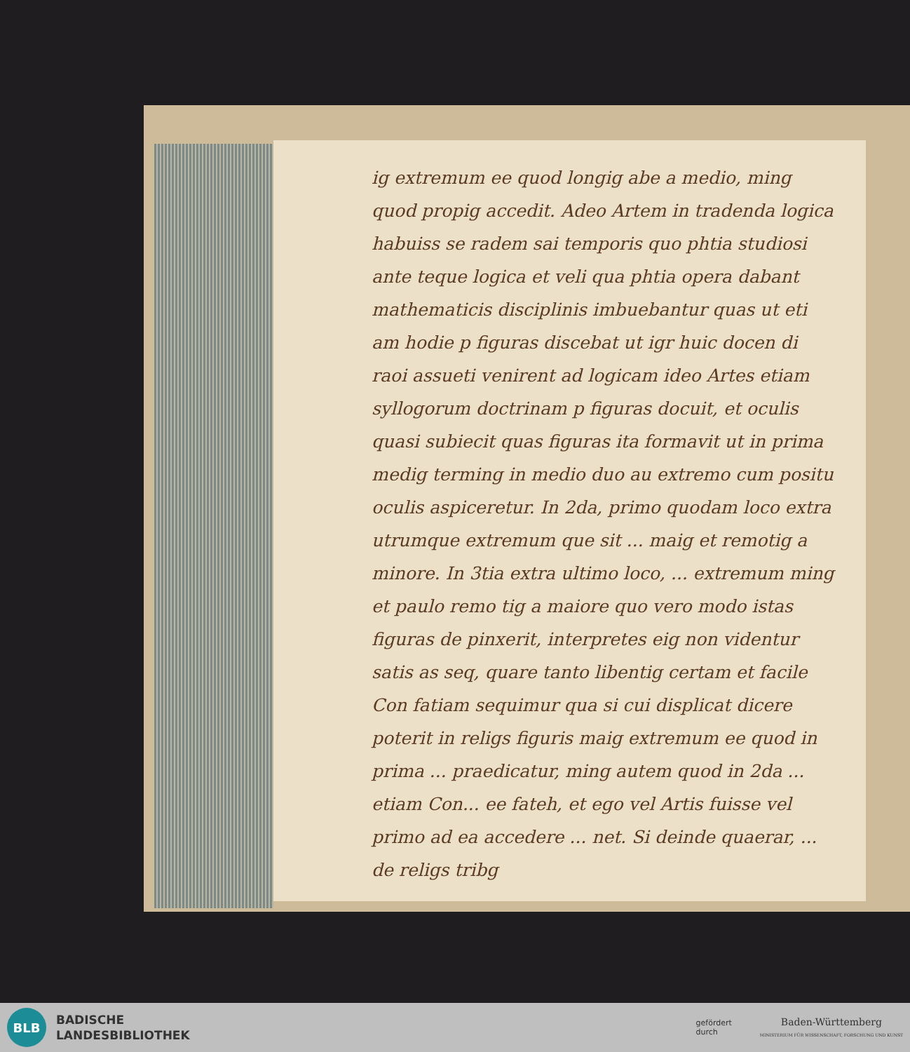ig extremum ee quod longig abe a medio, ming quod propig accedit. Adeo Artem in tradenda logica habuiss se radem sai temporis quo phtia studiosi ante teque logica et veli qua phtia opera dabant mathematicis disciplinis imbuebantur quas ut eti am hodie p figuras discebat ut igr huic docen di raoi assueti venirent ad logicam ideo Artes etiam syllogorum doctrinam p figuras docuit, et oculis quasi subiecit quas figuras ita formavit ut in prima medig terming in medio duo au extremo cum positu oculis aspiceretur. In 2da, primo quodam loco extra utrumque extremum que sit ... maig et remotig a minore. In 3tia extra ultimo loco, ... extremum ming et paulo remo tig a maiore quo vero modo istas figuras de pinxerit, interpretes eig non videntur satis as seq, quare tanto libentig certam et facile Con fatiam sequimur qua si cui displicat dicere poterit in religs figuris maig extremum ee quod in prima ... praedicatur, ming autem quod in 2da ... etiam Con... ee fateh, et ego vel Artis fuisse vel primo ad ea accedere ... net. Si deinde quaerar, ... de religs tribg
BLB
BADISCHE
LANDESBIBLIOTHEK
gefördert
durch
Baden-Württemberg
MINISTERIUM FÜR WISSENSCHAFT, FORSCHUNG UND KUNST